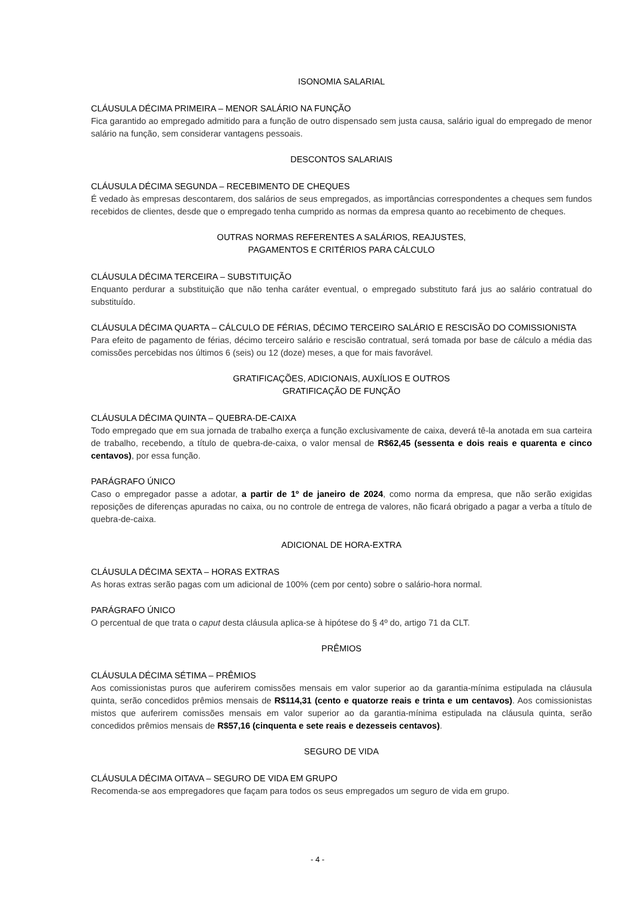ISONOMIA SALARIAL
CLÁUSULA DÉCIMA PRIMEIRA – MENOR SALÁRIO NA FUNÇÃO
Fica garantido ao empregado admitido para a função de outro dispensado sem justa causa, salário igual do empregado de menor salário na função, sem considerar vantagens pessoais.
DESCONTOS SALARIAIS
CLÁUSULA DÉCIMA SEGUNDA – RECEBIMENTO DE CHEQUES
É vedado às empresas descontarem, dos salários de seus empregados, as importâncias correspondentes a cheques sem fundos recebidos de clientes, desde que o empregado tenha cumprido as normas da empresa quanto ao recebimento de cheques.
OUTRAS NORMAS REFERENTES A SALÁRIOS, REAJUSTES,
PAGAMENTOS E CRITÉRIOS PARA CÁLCULO
CLÁUSULA DÉCIMA TERCEIRA – SUBSTITUIÇÃO
Enquanto perdurar a substituição que não tenha caráter eventual, o empregado substituto fará jus ao salário contratual do substituído.
CLÁUSULA DÉCIMA QUARTA – CÁLCULO DE FÉRIAS, DÉCIMO TERCEIRO SALÁRIO E RESCISÃO DO COMISSIONISTA
Para efeito de pagamento de férias, décimo terceiro salário e rescisão contratual, será tomada por base de cálculo a média das comissões percebidas nos últimos 6 (seis) ou 12 (doze) meses, a que for mais favorável.
GRATIFICAÇÕES, ADICIONAIS, AUXÍLIOS E OUTROS
GRATIFICAÇÃO DE FUNÇÃO
CLÁUSULA DÉCIMA QUINTA – QUEBRA-DE-CAIXA
Todo empregado que em sua jornada de trabalho exerça a função exclusivamente de caixa, deverá tê-la anotada em sua carteira de trabalho, recebendo, a título de quebra-de-caixa, o valor mensal de R$62,45 (sessenta e dois reais e quarenta e cinco centavos), por essa função.
PARÁGRAFO ÚNICO
Caso o empregador passe a adotar, a partir de 1º de janeiro de 2024, como norma da empresa, que não serão exigidas reposições de diferenças apuradas no caixa, ou no controle de entrega de valores, não ficará obrigado a pagar a verba a título de quebra-de-caixa.
ADICIONAL DE HORA-EXTRA
CLÁUSULA DÉCIMA SEXTA – HORAS EXTRAS
As horas extras serão pagas com um adicional de 100% (cem por cento) sobre o salário-hora normal.
PARÁGRAFO ÚNICO
O percentual de que trata o caput desta cláusula aplica-se à hipótese do § 4º do, artigo 71 da CLT.
PRÊMIOS
CLÁUSULA DÉCIMA SÉTIMA – PRÊMIOS
Aos comissionistas puros que auferirem comissões mensais em valor superior ao da garantia-mínima estipulada na cláusula quinta, serão concedidos prêmios mensais de R$114,31 (cento e quatorze reais e trinta e um centavos). Aos comissionistas mistos que auferirem comissões mensais em valor superior ao da garantia-mínima estipulada na cláusula quinta, serão concedidos prêmios mensais de R$57,16 (cinquenta e sete reais e dezesseis centavos).
SEGURO DE VIDA
CLÁUSULA DÉCIMA OITAVA – SEGURO DE VIDA EM GRUPO
Recomenda-se aos empregadores que façam para todos os seus empregados um seguro de vida em grupo.
- 4 -